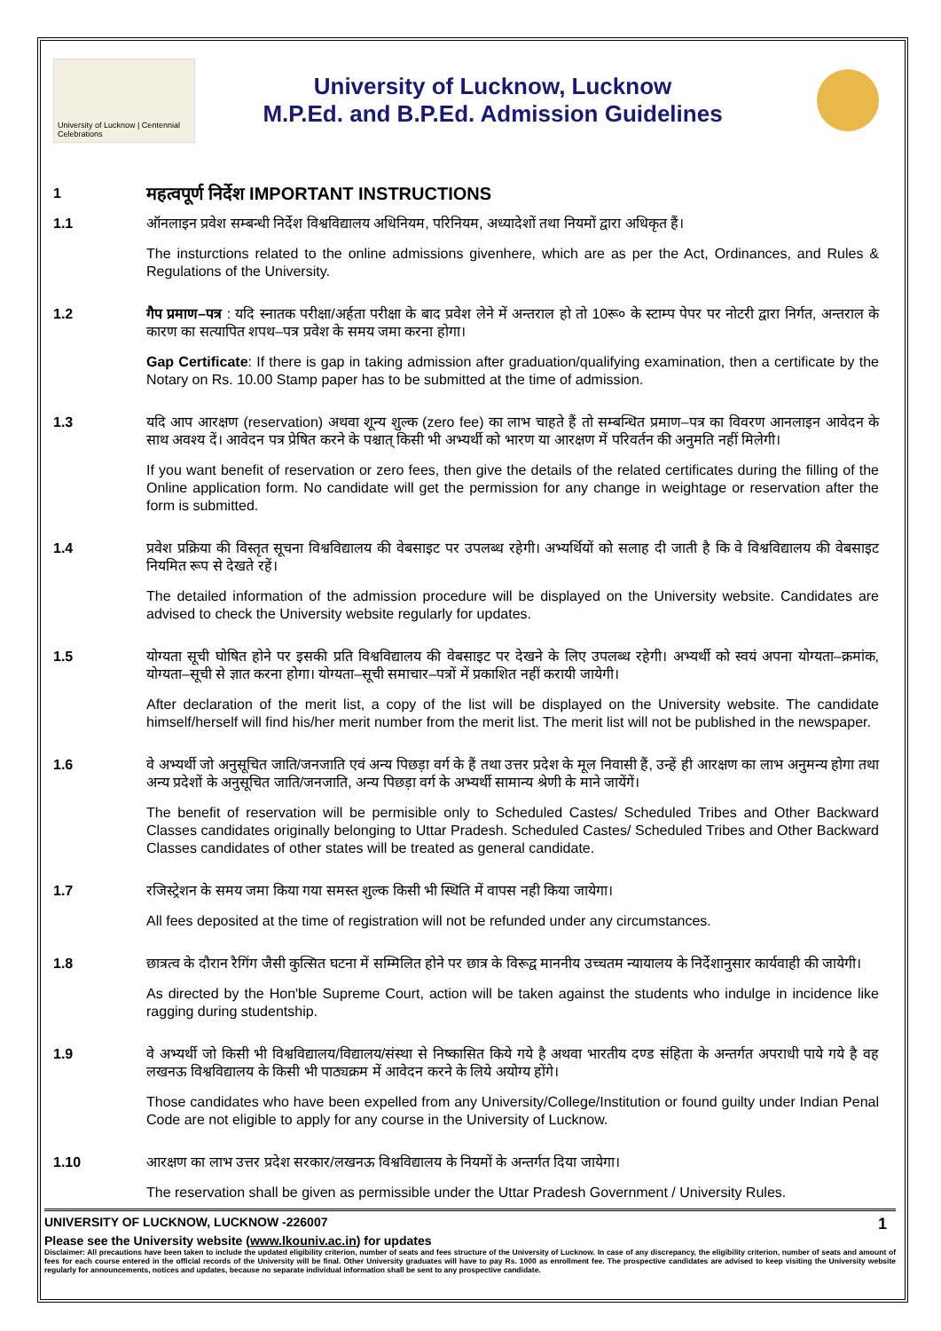University of Lucknow | Centennial Celebrations
University of Lucknow, Lucknow
M.P.Ed. and B.P.Ed. Admission Guidelines
1
महत्वपूर्ण निर्देश IMPORTANT INSTRUCTIONS
1.1 ऑनलाइन प्रवेश सम्बन्धी निर्देश विश्वविद्यालय अधिनियम, परिनियम, अध्यादेशों तथा नियमों द्वारा अधिकृत हैं।
The insturctions related to the online admissions givenhere, which are as per the Act, Ordinances, and Rules & Regulations of the University.
1.2 गैप प्रमाण–पत्र : यदि स्नातक परीक्षा/अर्हता परीक्षा के बाद प्रवेश लेने में अन्तराल हो तो 10रू० के स्टाम्प पेपर पर नोटरी द्वारा निर्गत, अन्तराल के कारण का सत्यापित शपथ–पत्र प्रवेश के समय जमा करना होगा।
Gap Certificate: If there is gap in taking admission after graduation/qualifying examination, then a certificate by the Notary on Rs. 10.00 Stamp paper has to be submitted at the time of admission.
1.3 यदि आप आरक्षण (reservation) अथवा शून्य शुल्क (zero fee) का लाभ चाहते हैं तो सम्बन्धित प्रमाण–पत्र का विवरण आनलाइन आवेदन के साथ अवश्य दें। आवेदन पत्र प्रेषित करने के पश्चात् किसी भी अभ्यर्थी को भारण या आरक्षण में परिवर्तन की अनुमति नहीं मिलेगी।
If you want benefit of reservation or zero fees, then give the details of the related certificates during the filling of the Online application form. No candidate will get the permission for any change in weightage or reservation after the form is submitted.
1.4 प्रवेश प्रक्रिया की विस्तृत सूचना विश्वविद्यालय की वेबसाइट पर उपलब्ध रहेगी। अभ्यर्थियों को सलाह दी जाती है कि वे विश्वविद्यालय की वेबसाइट नियमित रूप से देखते रहें।
The detailed information of the admission procedure will be displayed on the University website. Candidates are advised to check the University website regularly for updates.
1.5 योग्यता सूची घोषित होने पर इसकी प्रति विश्वविद्यालय की वेबसाइट पर देखने के लिए उपलब्ध रहेगी। अभ्यर्थी को स्वयं अपना योग्यता–क्रमांक, योग्यता–सूची से ज्ञात करना होगा। योग्यता–सूची समाचार–पत्रों में प्रकाशित नहीं करायी जायेगी।
After declaration of the merit list, a copy of the list will be displayed on the University website. The candidate himself/herself will find his/her merit number from the merit list. The merit list will not be published in the newspaper.
1.6 वे अभ्यर्थी जो अनुसूचित जाति/जनजाति एवं अन्य पिछड़ा वर्ग के हैं तथा उत्तर प्रदेश के मूल निवासी हैं, उन्हें ही आरक्षण का लाभ अनुमन्य होगा तथा अन्य प्रदेशों के अनुसूचित जाति/जनजाति, अन्य पिछड़ा वर्ग के अभ्यर्थी सामान्य श्रेणी के माने जायेंगें।
The benefit of reservation will be permisible only to Scheduled Castes/ Scheduled Tribes and Other Backward Classes candidates originally belonging to Uttar Pradesh. Scheduled Castes/ Scheduled Tribes and Other Backward Classes candidates of other states will be treated as general candidate.
1.7 रजिस्ट्रेशन के समय जमा किया गया समस्त शुल्क किसी भी स्थिति में वापस नही किया जायेगा।
All fees deposited at the time of registration will not be refunded under any circumstances.
1.8 छात्रत्व के दौरान रैगिंग जैसी कुत्सित घटना में सम्मिलित होने पर छात्र के विरूद्व माननीय उच्चतम न्यायालय के निर्देशानुसार कार्यवाही की जायेगी।
As directed by the Hon'ble Supreme Court, action will be taken against the students who indulge in incidence like ragging during studentship.
1.9 वे अभ्यर्थी जो किसी भी विश्वविद्यालय/विद्यालय/संस्था से निष्कासित किये गये है अथवा भारतीय दण्ड संहिता के अन्तर्गत अपराधी पाये गये है वह लखनऊ विश्वविद्यालय के किसी भी पाठ्यक्रम में आवेदन करने के लिये अयोग्य होंगे।
Those candidates who have been expelled from any University/College/Institution or found guilty under Indian Penal Code are not eligible to apply for any course in the University of Lucknow.
1.10 आरक्षण का लाभ उत्तर प्रदेश सरकार/लखनऊ विश्वविद्यालय के नियमों के अन्तर्गत दिया जायेगा।
The reservation shall be given as permissible under the Uttar Pradesh Government / University Rules.
UNIVERSITY OF LUCKNOW, LUCKNOW -226007 1
Please see the University website (www.lkouniv.ac.in) for updates
Disclaimer: All precautions have been taken to include the updated eligibility criterion, number of seats and fees structure of the University of Lucknow. In case of any discrepancy, the eligibility criterion, number of seats and amount of fees for each course entered in the official records of the University will be final. Other University graduates will have to pay Rs. 1000 as enrollment fee. The prospective candidates are advised to keep visiting the University website regularly for announcements, notices and updates, because no separate individual information shall be sent to any prospective candidate.